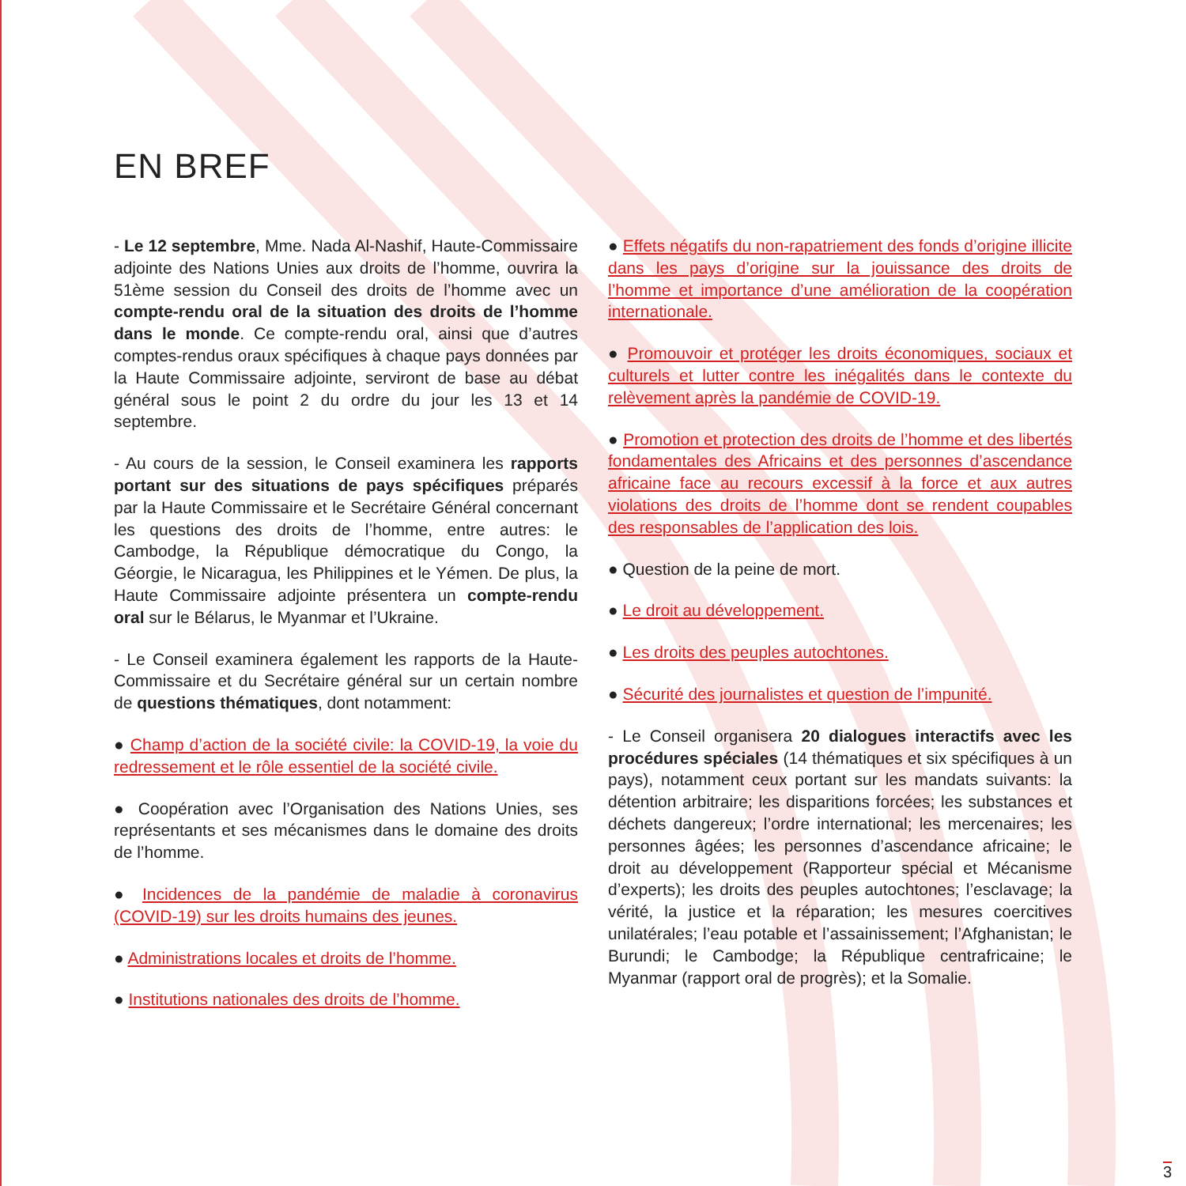EN BREF
- Le 12 septembre, Mme. Nada Al-Nashif, Haute-Commissaire adjointe des Nations Unies aux droits de l’homme, ouvrira la 51ème session du Conseil des droits de l’homme avec un compte-rendu oral de la situation des droits de l’homme dans le monde. Ce compte-rendu oral, ainsi que d’autres comptes-rendus oraux spécifiques à chaque pays données par la Haute Commissaire adjointe, serviront de base au débat général sous le point 2 du ordre du jour les 13 et 14 septembre.
- Au cours de la session, le Conseil examinera les rapports portant sur des situations de pays spécifiques préparés par la Haute Commissaire et le Secrétaire Général concernant les questions des droits de l’homme, entre autres: le Cambodge, la République démocratique du Congo, la Géorgie, le Nicaragua, les Philippines et le Yémen. De plus, la Haute Commissaire adjointe présentera un compte-rendu oral sur le Bélarus, le Myanmar et l’Ukraine.
- Le Conseil examinera également les rapports de la Haute-Commissaire et du Secrétaire général sur un certain nombre de questions thématiques, dont notamment:
● Champ d’action de la société civile: la COVID-19, la voie du redressement et le rôle essentiel de la société civile.
● Coopération avec l’Organisation des Nations Unies, ses représentants et ses mécanismes dans le domaine des droits de l’homme.
● Incidences de la pandémie de maladie à coronavirus (COVID-19) sur les droits humains des jeunes.
● Administrations locales et droits de l’homme.
● Institutions nationales des droits de l’homme.
● Effets négatifs du non-rapatriement des fonds d’origine illicite dans les pays d’origine sur la jouissance des droits de l’homme et importance d’une amélioration de la coopération internationale.
● Promouvoir et protéger les droits économiques, sociaux et culturels et lutter contre les inégalités dans le contexte du relèvement après la pandémie de COVID-19.
● Promotion et protection des droits de l’homme et des libertés fondamentales des Africains et des personnes d’ascendance africaine face au recours excessif à la force et aux autres violations des droits de l’homme dont se rendent coupables des responsables de l’application des lois.
● Question de la peine de mort.
● Le droit au développement.
● Les droits des peuples autochtones.
● Sécurité des journalistes et question de l’impunité.
- Le Conseil organisera 20 dialogues interactifs avec les procédures spéciales (14 thématiques et six spécifiques à un pays), notamment ceux portant sur les mandats suivants: la détention arbitraire; les disparitions forcées; les substances et déchets dangereux; l’ordre international; les mercenaires; les personnes âgées; les personnes d’ascendance africaine; le droit au développement (Rapporteur spécial et Mécanisme d’experts); les droits des peuples autochtones; l’esclavage; la vérité, la justice et la réparation; les mesures coercitives unilatérales; l’eau potable et l’assainissement; l’Afghanistan; le Burundi; le Cambodge; la République centrafricaine; le Myanmar (rapport oral de progrès); et la Somalie.
3